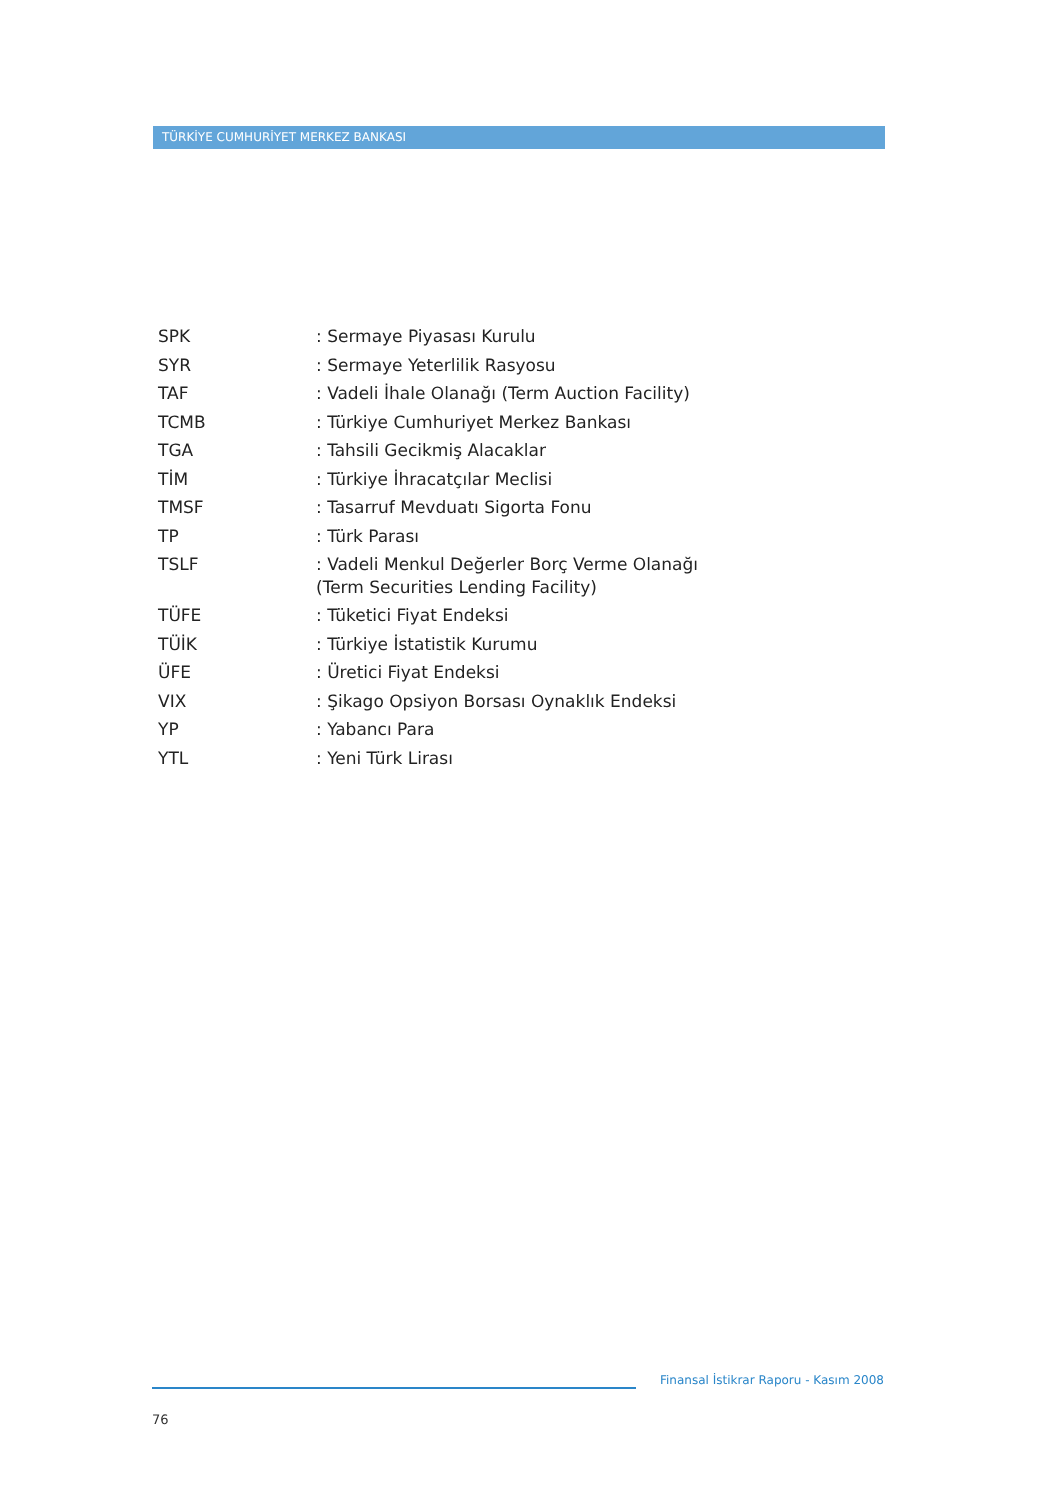TÜRKİYE CUMHURİYET MERKEZ BANKASI
| SPK | : Sermaye Piyasası Kurulu |
| SYR | : Sermaye Yeterlilik Rasyosu |
| TAF | : Vadeli İhale Olanağı (Term Auction Facility) |
| TCMB | : Türkiye Cumhuriyet Merkez Bankası |
| TGA | : Tahsili Gecikmiş Alacaklar |
| TİM | : Türkiye İhracatçılar Meclisi |
| TMSF | : Tasarruf Mevduatı Sigorta Fonu |
| TP | : Türk Parası |
| TSLF | : Vadeli Menkul Değerler Borç Verme Olanağı (Term Securities Lending Facility) |
| TÜFE | : Tüketici Fiyat Endeksi |
| TÜİK | : Türkiye İstatistik Kurumu |
| ÜFE | : Üretici Fiyat Endeksi |
| VIX | : Şikago Opsiyon Borsası Oynaklık Endeksi |
| YP | : Yabancı Para |
| YTL | : Yeni Türk Lirası |
Finansal İstikrar Raporu - Kasım 2008
76